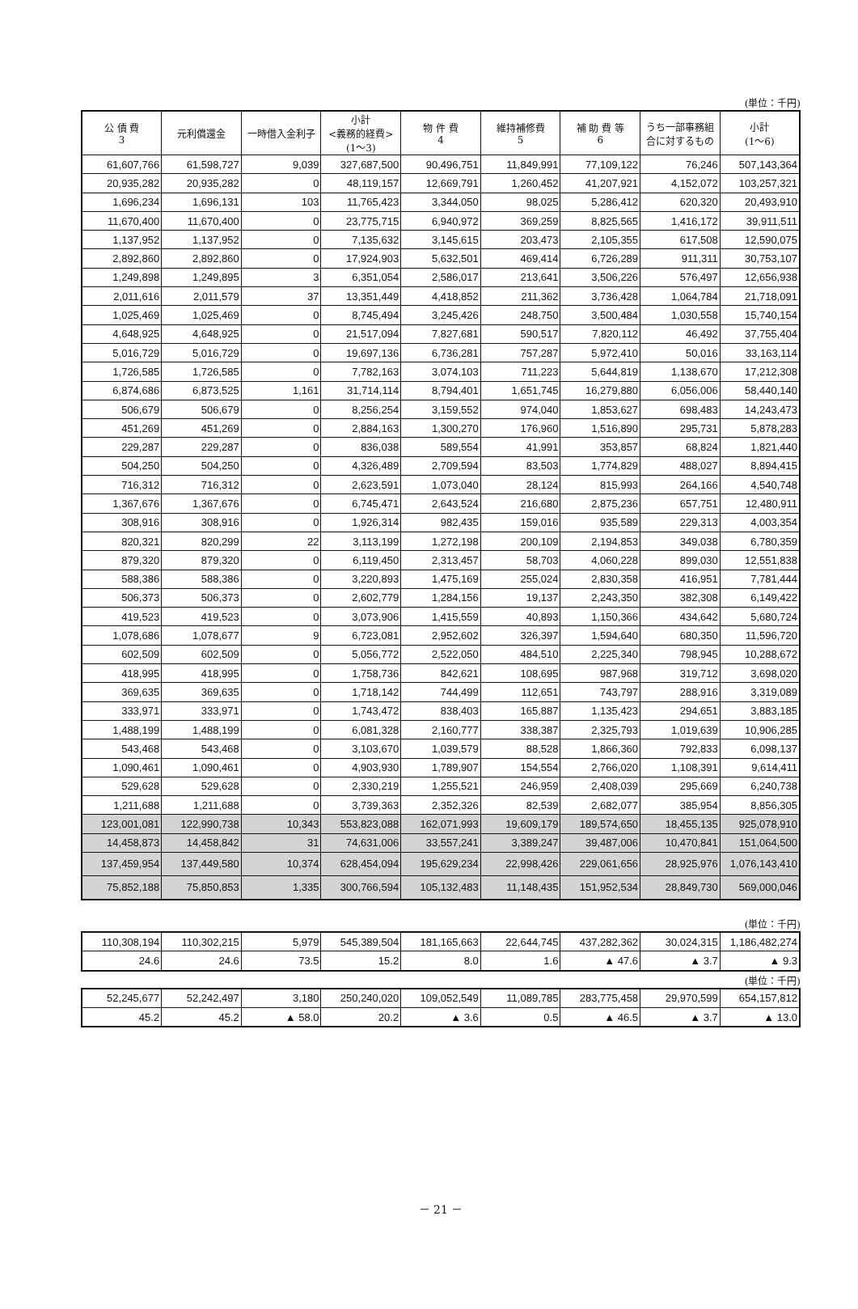(単位：千円)
| 公 債 費 3 | 元利償還金 | 一時借入金利子 | 小計 <義務的経費> (1～3) | 物 件 費 4 | 維持補修費 5 | 補 助 費 等 6 | うち一部事務組合に対するもの | 小計 (1～6) |
| --- | --- | --- | --- | --- | --- | --- | --- | --- |
| 61,607,766 | 61,598,727 | 9,039 | 327,687,500 | 90,496,751 | 11,849,991 | 77,109,122 | 76,246 | 507,143,364 |
| 20,935,282 | 20,935,282 | 0 | 48,119,157 | 12,669,791 | 1,260,452 | 41,207,921 | 4,152,072 | 103,257,321 |
| 1,696,234 | 1,696,131 | 103 | 11,765,423 | 3,344,050 | 98,025 | 5,286,412 | 620,320 | 20,493,910 |
| 11,670,400 | 11,670,400 | 0 | 23,775,715 | 6,940,972 | 369,259 | 8,825,565 | 1,416,172 | 39,911,511 |
| 1,137,952 | 1,137,952 | 0 | 7,135,632 | 3,145,615 | 203,473 | 2,105,355 | 617,508 | 12,590,075 |
| 2,892,860 | 2,892,860 | 0 | 17,924,903 | 5,632,501 | 469,414 | 6,726,289 | 911,311 | 30,753,107 |
| 1,249,898 | 1,249,895 | 3 | 6,351,054 | 2,586,017 | 213,641 | 3,506,226 | 576,497 | 12,656,938 |
| 2,011,616 | 2,011,579 | 37 | 13,351,449 | 4,418,852 | 211,362 | 3,736,428 | 1,064,784 | 21,718,091 |
| 1,025,469 | 1,025,469 | 0 | 8,745,494 | 3,245,426 | 248,750 | 3,500,484 | 1,030,558 | 15,740,154 |
| 4,648,925 | 4,648,925 | 0 | 21,517,094 | 7,827,681 | 590,517 | 7,820,112 | 46,492 | 37,755,404 |
| 5,016,729 | 5,016,729 | 0 | 19,697,136 | 6,736,281 | 757,287 | 5,972,410 | 50,016 | 33,163,114 |
| 1,726,585 | 1,726,585 | 0 | 7,782,163 | 3,074,103 | 711,223 | 5,644,819 | 1,138,670 | 17,212,308 |
| 6,874,686 | 6,873,525 | 1,161 | 31,714,114 | 8,794,401 | 1,651,745 | 16,279,880 | 6,056,006 | 58,440,140 |
| 506,679 | 506,679 | 0 | 8,256,254 | 3,159,552 | 974,040 | 1,853,627 | 698,483 | 14,243,473 |
| 451,269 | 451,269 | 0 | 2,884,163 | 1,300,270 | 176,960 | 1,516,890 | 295,731 | 5,878,283 |
| 229,287 | 229,287 | 0 | 836,038 | 589,554 | 41,991 | 353,857 | 68,824 | 1,821,440 |
| 504,250 | 504,250 | 0 | 4,326,489 | 2,709,594 | 83,503 | 1,774,829 | 488,027 | 8,894,415 |
| 716,312 | 716,312 | 0 | 2,623,591 | 1,073,040 | 28,124 | 815,993 | 264,166 | 4,540,748 |
| 1,367,676 | 1,367,676 | 0 | 6,745,471 | 2,643,524 | 216,680 | 2,875,236 | 657,751 | 12,480,911 |
| 308,916 | 308,916 | 0 | 1,926,314 | 982,435 | 159,016 | 935,589 | 229,313 | 4,003,354 |
| 820,321 | 820,299 | 22 | 3,113,199 | 1,272,198 | 200,109 | 2,194,853 | 349,038 | 6,780,359 |
| 879,320 | 879,320 | 0 | 6,119,450 | 2,313,457 | 58,703 | 4,060,228 | 899,030 | 12,551,838 |
| 588,386 | 588,386 | 0 | 3,220,893 | 1,475,169 | 255,024 | 2,830,358 | 416,951 | 7,781,444 |
| 506,373 | 506,373 | 0 | 2,602,779 | 1,284,156 | 19,137 | 2,243,350 | 382,308 | 6,149,422 |
| 419,523 | 419,523 | 0 | 3,073,906 | 1,415,559 | 40,893 | 1,150,366 | 434,642 | 5,680,724 |
| 1,078,686 | 1,078,677 | 9 | 6,723,081 | 2,952,602 | 326,397 | 1,594,640 | 680,350 | 11,596,720 |
| 602,509 | 602,509 | 0 | 5,056,772 | 2,522,050 | 484,510 | 2,225,340 | 798,945 | 10,288,672 |
| 418,995 | 418,995 | 0 | 1,758,736 | 842,621 | 108,695 | 987,968 | 319,712 | 3,698,020 |
| 369,635 | 369,635 | 0 | 1,718,142 | 744,499 | 112,651 | 743,797 | 288,916 | 3,319,089 |
| 333,971 | 333,971 | 0 | 1,743,472 | 838,403 | 165,887 | 1,135,423 | 294,651 | 3,883,185 |
| 1,488,199 | 1,488,199 | 0 | 6,081,328 | 2,160,777 | 338,387 | 2,325,793 | 1,019,639 | 10,906,285 |
| 543,468 | 543,468 | 0 | 3,103,670 | 1,039,579 | 88,528 | 1,866,360 | 792,833 | 6,098,137 |
| 1,090,461 | 1,090,461 | 0 | 4,903,930 | 1,789,907 | 154,554 | 2,766,020 | 1,108,391 | 9,614,411 |
| 529,628 | 529,628 | 0 | 2,330,219 | 1,255,521 | 246,959 | 2,408,039 | 295,669 | 6,240,738 |
| 1,211,688 | 1,211,688 | 0 | 3,739,363 | 2,352,326 | 82,539 | 2,682,077 | 385,954 | 8,856,305 |
| 123,001,081 | 122,990,738 | 10,343 | 553,823,088 | 162,071,993 | 19,609,179 | 189,574,650 | 18,455,135 | 925,078,910 |
| 14,458,873 | 14,458,842 | 31 | 74,631,006 | 33,557,241 | 3,389,247 | 39,487,006 | 10,470,841 | 151,064,500 |
| 137,459,954 | 137,449,580 | 10,374 | 628,454,094 | 195,629,234 | 22,998,426 | 229,061,656 | 28,925,976 | 1,076,143,410 |
| 75,852,188 | 75,850,853 | 1,335 | 300,766,594 | 105,132,483 | 11,148,435 | 151,952,534 | 28,849,730 | 569,000,046 |
(単位：千円)
| 110,308,194 | 110,302,215 | 5,979 | 545,389,504 | 181,165,663 | 22,644,745 | 437,282,362 | 30,024,315 | 1,186,482,274 |
| 24.6 | 24.6 | 73.5 | 15.2 | 8.0 | 1.6 | ▲ 47.6 | ▲ 3.7 | ▲ 9.3 |
(単位：千円)
| 52,245,677 | 52,242,497 | 3,180 | 250,240,020 | 109,052,549 | 11,089,785 | 283,775,458 | 29,970,599 | 654,157,812 |
| 45.2 | 45.2 | ▲ 58.0 | 20.2 | ▲ 3.6 | 0.5 | ▲ 46.5 | ▲ 3.7 | ▲ 13.0 |
－ 21 －